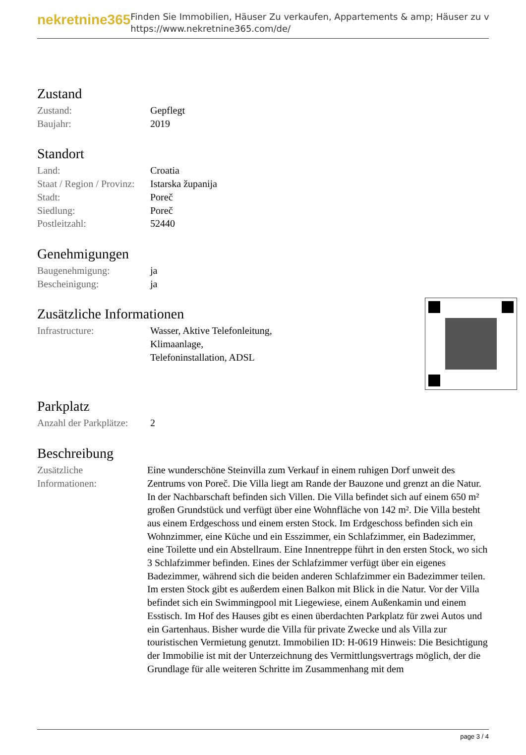nekretnine365
Finden Sie Immobilien, Häuser Zu verkaufen, Appartements & amp; Häuser zu v
https://www.nekretnine365.com/de/
Zustand
| Zustand: | Gepflegt |
| Baujahr: | 2019 |
Standort
| Land: | Croatia |
| Staat / Region / Provinz: | Istarska županija |
| Stadt: | Poreč |
| Siedlung: | Poreč |
| Postleitzahl: | 52440 |
Genehmigungen
| Baugenehmigung: | ja |
| Bescheinigung: | ja |
Zusätzliche Informationen
| Infrastructure: | Wasser, Aktive Telefonleitung, Klimaanlage, Telefoninstallation, ADSL |
Parkplatz
| Anzahl der Parkplätze: | 2 |
Beschreibung
| Zusätzliche Informationen: | Eine wunderschöne Steinvilla zum Verkauf in einem ruhigen Dorf unweit des Zentrums von Poreč. Die Villa liegt am Rande der Bauzone und grenzt an die Natur. In der Nachbarschaft befinden sich Villen. Die Villa befindet sich auf einem 650 m² großen Grundstück und verfügt über eine Wohnfläche von 142 m². Die Villa besteht aus einem Erdgeschoss und einem ersten Stock. Im Erdgeschoss befinden sich ein Wohnzimmer, eine Küche und ein Esszimmer, ein Schlafzimmer, ein Badezimmer, eine Toilette und ein Abstellraum. Eine Innentreppe führt in den ersten Stock, wo sich 3 Schlafzimmer befinden. Eines der Schlafzimmer verfügt über ein eigenes Badezimmer, während sich die beiden anderen Schlafzimmer ein Badezimmer teilen. Im ersten Stock gibt es außerdem einen Balkon mit Blick in die Natur. Vor der Villa befindet sich ein Swimmingpool mit Liegewiese, einem Außenkamin und einem Esstisch. Im Hof des Hauses gibt es einen überdachten Parkplatz für zwei Autos und ein Gartenhaus. Bisher wurde die Villa für private Zwecke und als Villa zur touristischen Vermietung genutzt. Immobilien ID: H-0619 Hinweis: Die Besichtigung der Immobilie ist mit der Unterzeichnung des Vermittlungsvertrags möglich, der die Grundlage für alle weiteren Schritte im Zusammenhang mit dem |
page 3 / 4